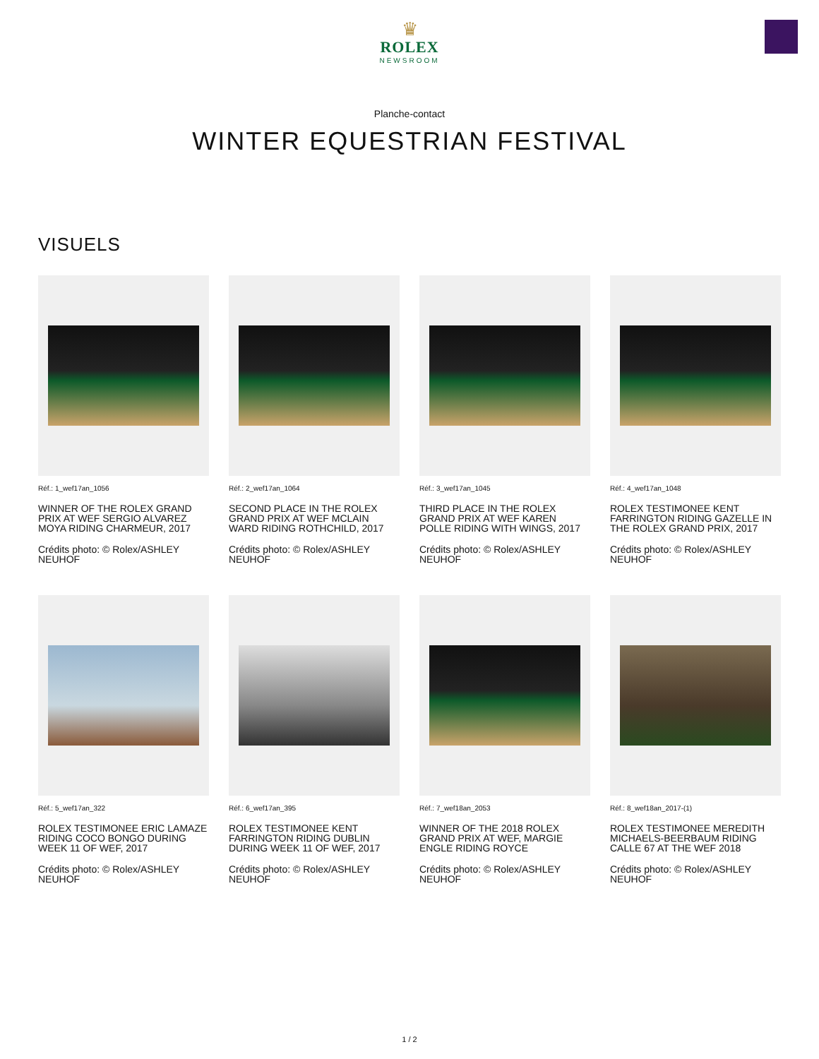♛
ROLEX
NEWSROOM
Planche-contact
WINTER EQUESTRIAN FESTIVAL
VISUELS
Réf.: 1_wef17an_1056
WINNER OF THE ROLEX GRAND PRIX AT WEF SERGIO ALVAREZ MOYA RIDING CHARMEUR, 2017
Crédits photo: © Rolex/ASHLEY NEUHOF
Réf.: 2_wef17an_1064
SECOND PLACE IN THE ROLEX GRAND PRIX AT WEF MCLAIN WARD RIDING ROTHCHILD, 2017
Crédits photo: © Rolex/ASHLEY NEUHOF
Réf.: 3_wef17an_1045
THIRD PLACE IN THE ROLEX GRAND PRIX AT WEF KAREN POLLE RIDING WITH WINGS, 2017
Crédits photo: © Rolex/ASHLEY NEUHOF
Réf.: 4_wef17an_1048
ROLEX TESTIMONEE KENT FARRINGTON RIDING GAZELLE IN THE ROLEX GRAND PRIX, 2017
Crédits photo: © Rolex/ASHLEY NEUHOF
Réf.: 5_wef17an_322
ROLEX TESTIMONEE ERIC LAMAZE RIDING COCO BONGO DURING WEEK 11 OF WEF, 2017
Crédits photo: © Rolex/ASHLEY NEUHOF
Réf.: 6_wef17an_395
ROLEX TESTIMONEE KENT FARRINGTON RIDING DUBLIN DURING WEEK 11 OF WEF, 2017
Crédits photo: © Rolex/ASHLEY NEUHOF
Réf.: 7_wef18an_2053
WINNER OF THE 2018 ROLEX GRAND PRIX AT WEF, MARGIE ENGLE RIDING ROYCE
Crédits photo: © Rolex/ASHLEY NEUHOF
Réf.: 8_wef18an_2017-(1)
ROLEX TESTIMONEE MEREDITH MICHAELS-BEERBAUM RIDING CALLE 67 AT THE WEF 2018
Crédits photo: © Rolex/ASHLEY NEUHOF
1 / 2